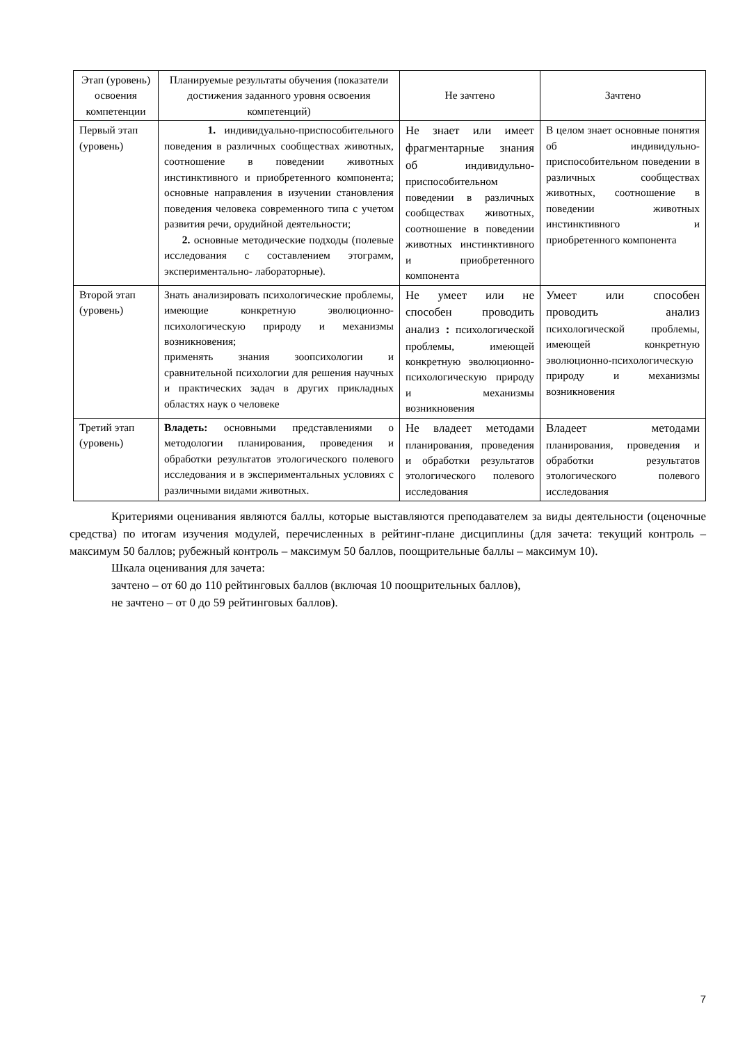| Этап (уровень) освоения компетенции | Планируемые результаты обучения (показатели достижения заданного уровня освоения компетенций) | Не зачтено | Зачтено |
| --- | --- | --- | --- |
| Первый этап (уровень) | 1. индивидуально-приспособительного поведения в различных сообществах животных, соотношение в поведении животных инстинктивного и приобретенного компонента; основные направления в изучении становления поведения человека современного типа с учетом развития речи, орудийной деятельности; 2. основные методические подходы (полевые исследования с составлением этограмм, экспериментально- лабораторные). | Не знает или имеет фрагментарные знания об индивидульно-приспособительном поведении в различных сообществах животных, соотношение в поведении животных инстинктивного и приобретенного компонента | В целом знает основные понятия об индивидульно-приспособительном поведении в различных сообществах животных, соотношение в поведении животных инстинктивного и приобретенного компонента |
| Второй этап (уровень) | Знать анализировать психологические проблемы, имеющие конкретную эволюционно-психологическую природу и механизмы возникновения; применять знания зоопсихологии и сравнительной психологии для решения научных и практических задач в других прикладных областях наук о человеке | Не умеет или не способен проводить анализ : психологической проблемы, имеющей конкретную эволюционно-психологическую природу и механизмы возникновения | Умеет или способен проводить анализ психологической проблемы, имеющей конкретную эволюционно-психологическую природу и механизмы возникновения |
| Третий этап (уровень) | Владеть: основными представлениями о методологии планирования, проведения и обработки результатов этологического полевого исследования и в экспериментальных условиях с различными видами животных. | Не владеет методами планирования, проведения и обработки результатов этологического полевого исследования | Владеет методами планирования, проведения и обработки результатов этологического полевого исследования |
Критериями оценивания являются баллы, которые выставляются преподавателем за виды деятельности (оценочные средства) по итогам изучения модулей, перечисленных в рейтинг-плане дисциплины (для зачета: текущий контроль – максимум 50 баллов; рубежный контроль – максимум 50 баллов, поощрительные баллы – максимум 10).
Шкала оценивания для зачета:
зачтено – от 60 до 110 рейтинговых баллов (включая 10 поощрительных баллов),
не зачтено – от 0 до 59 рейтинговых баллов).
7